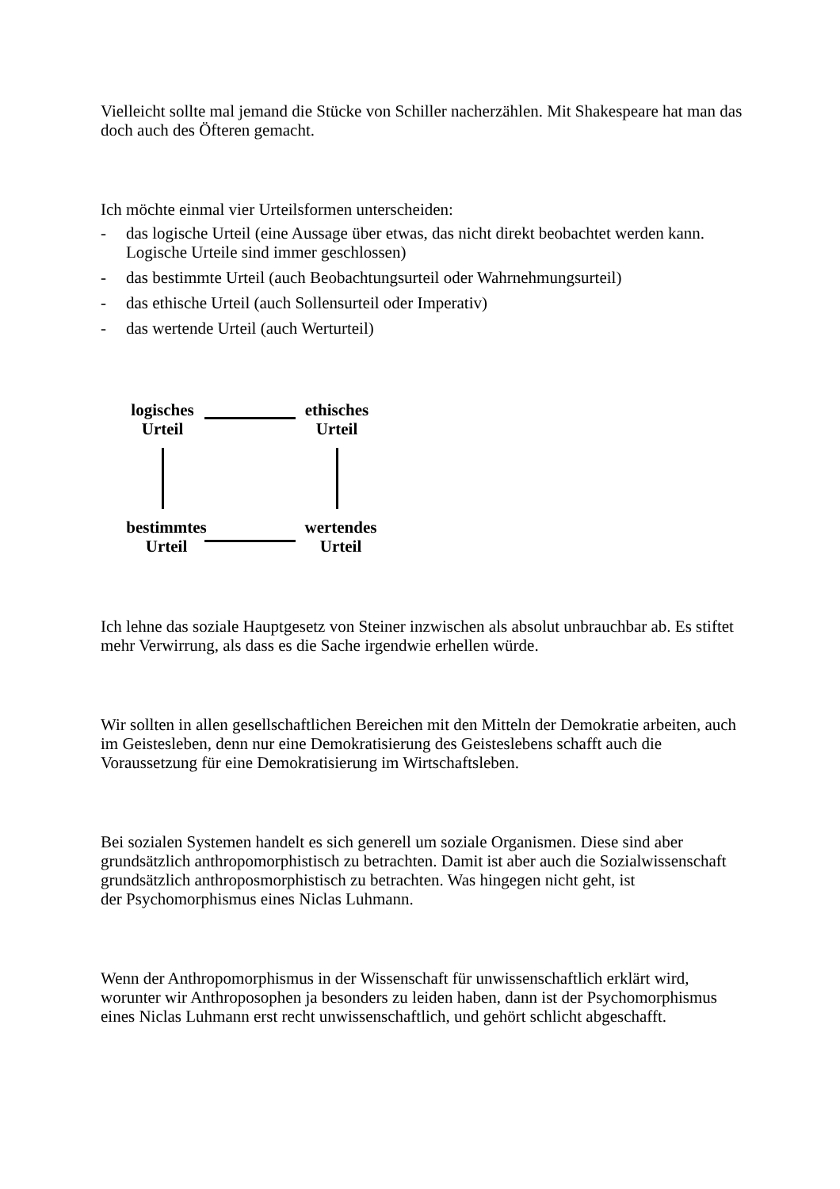Vielleicht sollte mal jemand die Stücke von Schiller nacherzählen. Mit Shakespeare hat man das doch auch des Öfteren gemacht.
Ich möchte einmal vier Urteilsformen unterscheiden:
- das logische Urteil (eine Aussage über etwas, das nicht direkt beobachtet werden kann. Logische Urteile sind immer geschlossen)
- das bestimmte Urteil (auch Beobachtungsurteil oder Wahrnehmungsurteil)
- das ethische Urteil (auch Sollensurteil oder Imperativ)
- das wertende Urteil (auch Werturteil)
logisches
Urteil
ethisches
Urteil
bestimmtes
Urteil
wertendes
Urteil
Ich lehne das soziale Hauptgesetz von Steiner inzwischen als absolut unbrauchbar ab. Es stiftet mehr Verwirrung, als dass es die Sache irgendwie erhellen würde.
Wir sollten in allen gesellschaftlichen Bereichen mit den Mitteln der Demokratie arbeiten, auch im Geistesleben, denn nur eine Demokratisierung des Geisteslebens schafft auch die Voraussetzung für eine Demokratisierung im Wirtschaftsleben.
Bei sozialen Systemen handelt es sich generell um soziale Organismen. Diese sind aber grundsätzlich anthropomorphistisch zu betrachten. Damit ist aber auch die Sozialwissenschaft grundsätzlich anthroposmorphistisch zu betrachten. Was hingegen nicht geht, ist
der Psychomorphismus eines Niclas Luhmann.
Wenn der Anthropomorphismus in der Wissenschaft für unwissenschaftlich erklärt wird, worunter wir Anthroposophen ja besonders zu leiden haben, dann ist der Psychomorphismus eines Niclas Luhmann erst recht unwissenschaftlich, und gehört schlicht abgeschafft.